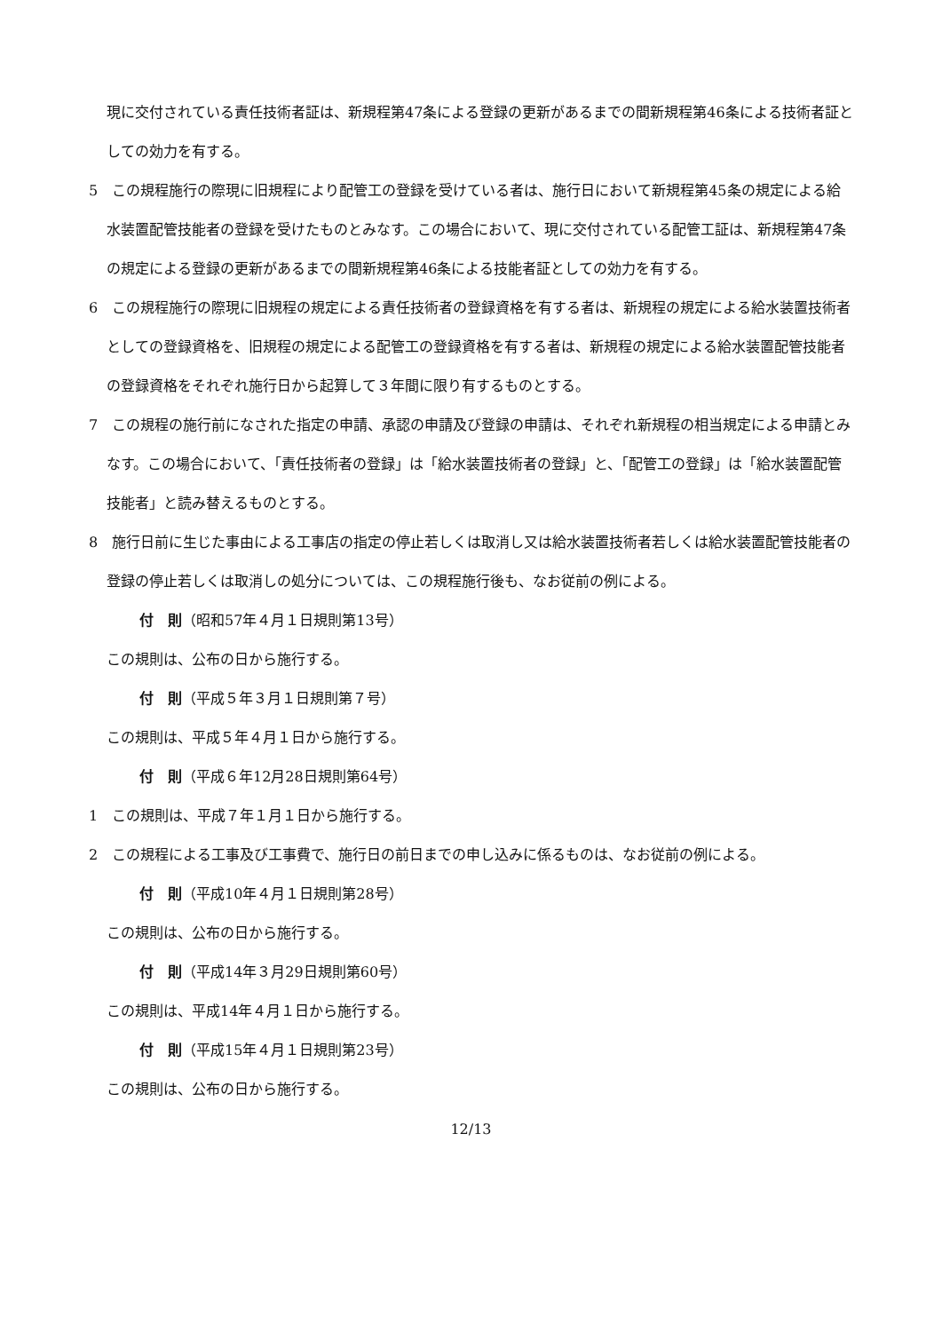現に交付されている責任技術者証は、新規程第47条による登録の更新があるまでの間新規程第46条による技術者証としての効力を有する。
5　この規程施行の際現に旧規程により配管工の登録を受けている者は、施行日において新規程第45条の規定による給水装置配管技能者の登録を受けたものとみなす。この場合において、現に交付されている配管工証は、新規程第47条の規定による登録の更新があるまでの間新規程第46条による技能者証としての効力を有する。
6　この規程施行の際現に旧規程の規定による責任技術者の登録資格を有する者は、新規程の規定による給水装置技術者としての登録資格を、旧規程の規定による配管工の登録資格を有する者は、新規程の規定による給水装置配管技能者の登録資格をそれぞれ施行日から起算して３年間に限り有するものとする。
7　この規程の施行前になされた指定の申請、承認の申請及び登録の申請は、それぞれ新規程の相当規定による申請とみなす。この場合において、「責任技術者の登録」は「給水装置技術者の登録」と、「配管工の登録」は「給水装置配管技能者」と読み替えるものとする。
8　施行日前に生じた事由による工事店の指定の停止若しくは取消し又は給水装置技術者若しくは給水装置配管技能者の登録の停止若しくは取消しの処分については、この規程施行後も、なお従前の例による。
付　則（昭和57年４月１日規則第13号）
この規則は、公布の日から施行する。
付　則（平成５年３月１日規則第７号）
この規則は、平成５年４月１日から施行する。
付　則（平成６年12月28日規則第64号）
1　この規則は、平成７年１月１日から施行する。
2　この規程による工事及び工事費で、施行日の前日までの申し込みに係るものは、なお従前の例による。
付　則（平成10年４月１日規則第28号）
この規則は、公布の日から施行する。
付　則（平成14年３月29日規則第60号）
この規則は、平成14年４月１日から施行する。
付　則（平成15年４月１日規則第23号）
この規則は、公布の日から施行する。
12/13